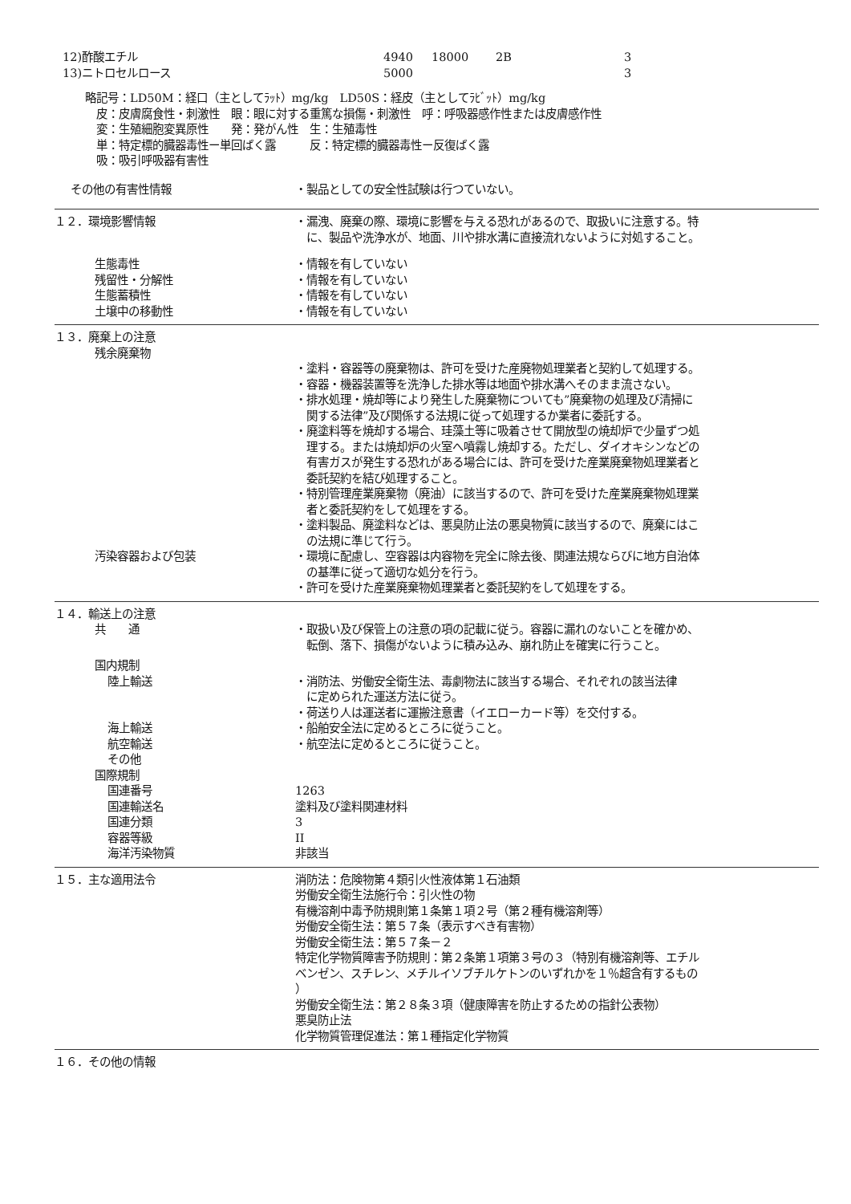| 12)酢酸エチル | 4940 | 18000 | 2B | 3 |
| 13)ニトロセルロース | 5000 | | | 3 |
略記号：LD50M：経口（主としてﾗｯﾄ）mg/kg　LD50S：経皮（主としてﾗﾋﾞｯﾄ）mg/kg
　皮：皮膚腐食性・刺激性　眼：眼に対する重篤な損傷・刺激性　呼：呼吸器感作性または皮膚感作性
　変：生殖細胞変異原性　　発：発がん性　生：生殖毒性
　単：特定標的臓器毒性ー単回ばく露　　　反：特定標的臓器毒性ー反復ばく露
　吸：吸引呼吸器有害性
その他の有害性情報 ・製品としての安全性試験は行つていない。
１２．環境影響情報 ・漏洩、廃棄の際、環境に影響を与える恐れがあるので、取扱いに注意する。特
　に、製品や洗浄水が、地面、川や排水溝に直接流れないように対処すること。
生態毒性 ・情報を有していない
残留性・分解性 ・情報を有していない
生態蓄積性 ・情報を有していない
土壌中の移動性 ・情報を有していない
１３．廃棄上の注意
残余廃棄物
・塗料・容器等の廃棄物は、許可を受けた産廃物処理業者と契約して処理する。
・容器・機器装置等を洗浄した排水等は地面や排水溝へそのまま流さない。
・排水処理・焼却等により発生した廃棄物についても”廃棄物の処理及び清掃に
　関する法律”及び関係する法規に従って処理するか業者に委託する。
・廃塗料等を焼却する場合、珪藻土等に吸着させて開放型の焼却炉で少量ずつ処
　理する。または焼却炉の火室へ噴霧し焼却する。ただし、ダイオキシンなどの
　有害ガスが発生する恐れがある場合には、許可を受けた産業廃棄物処理業者と
　委託契約を結び処理すること。
・特別管理産業廃棄物（廃油）に該当するので、許可を受けた産業廃棄物処理業
　者と委託契約をして処理をする。
・塗料製品、廃塗料などは、悪臭防止法の悪臭物質に該当するので、廃棄にはこ
　の法規に準じて行う。
汚染容器および包装 ・環境に配慮し、空容器は内容物を完全に除去後、関連法規ならびに地方自治体
　の基準に従って適切な処分を行う。
・許可を受けた産業廃棄物処理業者と委託契約をして処理をする。
１４．輸送上の注意
共　　通 ・取扱い及び保管上の注意の項の記載に従う。容器に漏れのないことを確かめ、
　転倒、落下、損傷がないように積み込み、崩れ防止を確実に行うこと。
国内規制
陸上輸送 ・消防法、労働安全衛生法、毒劇物法に該当する場合、それぞれの該当法律
　に定められた運送方法に従う。
・荷送り人は運送者に運搬注意書（イエローカード等）を交付する。
海上輸送 ・船舶安全法に定めるところに従うこと。
航空輸送 ・航空法に定めるところに従うこと。
その他
国際規制
国連番号 1263
国連輸送名 塗料及び塗料関連材料
国連分類 3
容器等級 II
海洋汚染物質 非該当
１５．主な適用法令 消防法：危険物第４類引火性液体第１石油類
労働安全衛生法施行令：引火性の物
有機溶剤中毒予防規則第１条第１項２号（第２種有機溶剤等）
労働安全衛生法：第５７条（表示すべき有害物）
労働安全衛生法：第５７条－２
特定化学物質障害予防規則：第２条第１項第３号の３（特別有機溶剤等、エチル
ベンゼン、スチレン、メチルイソブチルケトンのいずれかを１％超含有するもの
）
労働安全衛生法：第２８条３項（健康障害を防止するための指針公表物）
悪臭防止法
化学物質管理促進法：第１種指定化学物質
１６．その他の情報